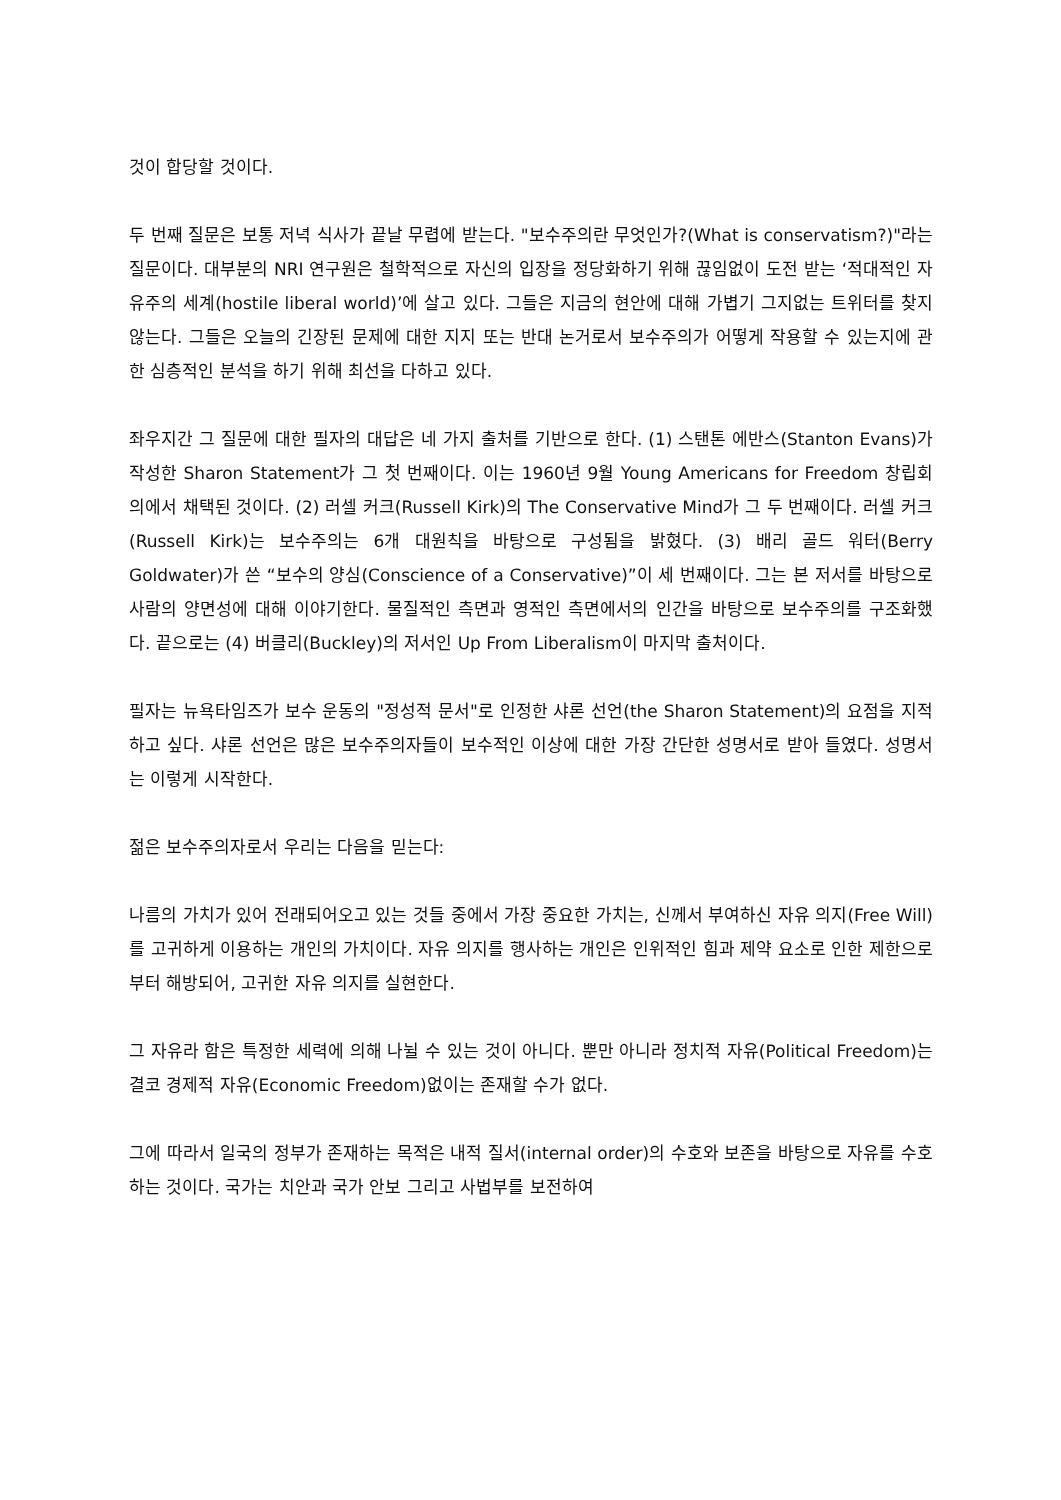것이 합당할 것이다.
두 번째 질문은 보통 저녁 식사가 끝날 무렵에 받는다. "보수주의란 무엇인가?(What is conservatism?)"라는 질문이다. 대부분의 NRI 연구원은 철학적으로 자신의 입장을 정당화하기 위해 끊임없이 도전 받는 ‘적대적인 자유주의 세계(hostile liberal world)’에 살고 있다. 그들은 지금의 현안에 대해 가볍기 그지없는 트위터를 찾지 않는다. 그들은 오늘의 긴장된 문제에 대한 지지 또는 반대 논거로서 보수주의가 어떻게 작용할 수 있는지에 관한 심층적인 분석을 하기 위해 최선을 다하고 있다.
좌우지간 그 질문에 대한 필자의 대답은 네 가지 출처를 기반으로 한다. (1) 스탠톤 에반스(Stanton Evans)가 작성한 Sharon Statement가 그 첫 번째이다. 이는 1960년 9월 Young Americans for Freedom 창립회의에서 채택된 것이다. (2) 러셀 커크(Russell Kirk)의 The Conservative Mind가 그 두 번째이다. 러셀 커크(Russell Kirk)는 보수주의는 6개 대원칙을 바탕으로 구성됨을 밝혔다. (3) 배리 골드 워터(Berry Goldwater)가 쓴 “보수의 양심(Conscience of a Conservative)”이 세 번째이다. 그는 본 저서를 바탕으로 사람의 양면성에 대해 이야기한다. 물질적인 측면과 영적인 측면에서의 인간을 바탕으로 보수주의를 구조화했다. 끝으로는 (4) 버클리(Buckley)의 저서인 Up From Liberalism이 마지막 출처이다.
필자는 뉴욕타임즈가 보수 운동의 "정성적 문서"로 인정한 샤론 선언(the Sharon Statement)의 요점을 지적하고 싶다. 샤론 선언은 많은 보수주의자들이 보수적인 이상에 대한 가장 간단한 성명서로 받아 들였다. 성명서는 이렇게 시작한다.
젊은 보수주의자로서 우리는 다음을 믿는다:
나름의 가치가 있어 전래되어오고 있는 것들 중에서 가장 중요한 가치는, 신께서 부여하신 자유 의지(Free Will)를 고귀하게 이용하는 개인의 가치이다. 자유 의지를 행사하는 개인은 인위적인 힘과 제약 요소로 인한 제한으로부터 해방되어, 고귀한 자유 의지를 실현한다.
그 자유라 함은 특정한 세력에 의해 나뉠 수 있는 것이 아니다. 뿐만 아니라 정치적 자유(Political Freedom)는 결코 경제적 자유(Economic Freedom)없이는 존재할 수가 없다.
그에 따라서 일국의 정부가 존재하는 목적은 내적 질서(internal order)의 수호와 보존을 바탕으로 자유를 수호하는 것이다. 국가는 치안과 국가 안보 그리고 사법부를 보전하여